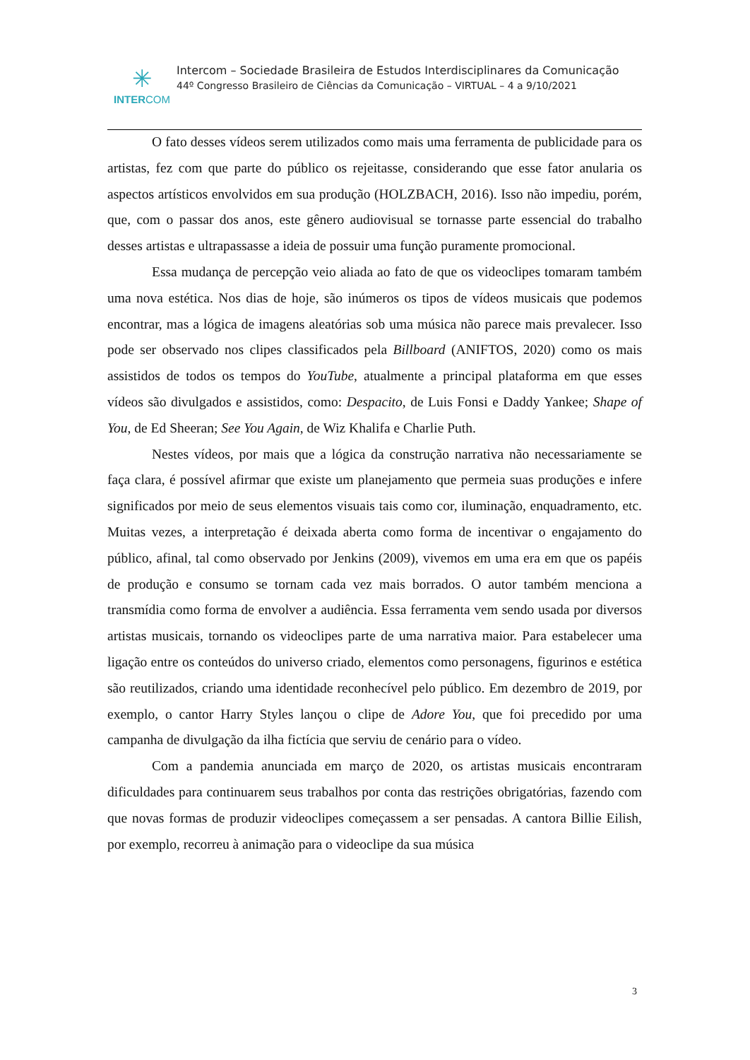✳
INTERCOM
Intercom – Sociedade Brasileira de Estudos Interdisciplinares da Comunicação
44º Congresso Brasileiro de Ciências da Comunicação – VIRTUAL – 4 a 9/10/2021
O fato desses vídeos serem utilizados como mais uma ferramenta de publicidade para os artistas, fez com que parte do público os rejeitasse, considerando que esse fator anularia os aspectos artísticos envolvidos em sua produção (HOLZBACH, 2016). Isso não impediu, porém, que, com o passar dos anos, este gênero audiovisual se tornasse parte essencial do trabalho desses artistas e ultrapassasse a ideia de possuir uma função puramente promocional.
Essa mudança de percepção veio aliada ao fato de que os videoclipes tomaram também uma nova estética. Nos dias de hoje, são inúmeros os tipos de vídeos musicais que podemos encontrar, mas a lógica de imagens aleatórias sob uma música não parece mais prevalecer. Isso pode ser observado nos clipes classificados pela Billboard (ANIFTOS, 2020) como os mais assistidos de todos os tempos do YouTube, atualmente a principal plataforma em que esses vídeos são divulgados e assistidos, como: Despacito, de Luis Fonsi e Daddy Yankee; Shape of You, de Ed Sheeran; See You Again, de Wiz Khalifa e Charlie Puth.
Nestes vídeos, por mais que a lógica da construção narrativa não necessariamente se faça clara, é possível afirmar que existe um planejamento que permeia suas produções e infere significados por meio de seus elementos visuais tais como cor, iluminação, enquadramento, etc. Muitas vezes, a interpretação é deixada aberta como forma de incentivar o engajamento do público, afinal, tal como observado por Jenkins (2009), vivemos em uma era em que os papéis de produção e consumo se tornam cada vez mais borrados. O autor também menciona a transmídia como forma de envolver a audiência. Essa ferramenta vem sendo usada por diversos artistas musicais, tornando os videoclipes parte de uma narrativa maior. Para estabelecer uma ligação entre os conteúdos do universo criado, elementos como personagens, figurinos e estética são reutilizados, criando uma identidade reconhecível pelo público. Em dezembro de 2019, por exemplo, o cantor Harry Styles lançou o clipe de Adore You, que foi precedido por uma campanha de divulgação da ilha fictícia que serviu de cenário para o vídeo.
Com a pandemia anunciada em março de 2020, os artistas musicais encontraram dificuldades para continuarem seus trabalhos por conta das restrições obrigatórias, fazendo com que novas formas de produzir videoclipes começassem a ser pensadas. A cantora Billie Eilish, por exemplo, recorreu à animação para o videoclipe da sua música
3